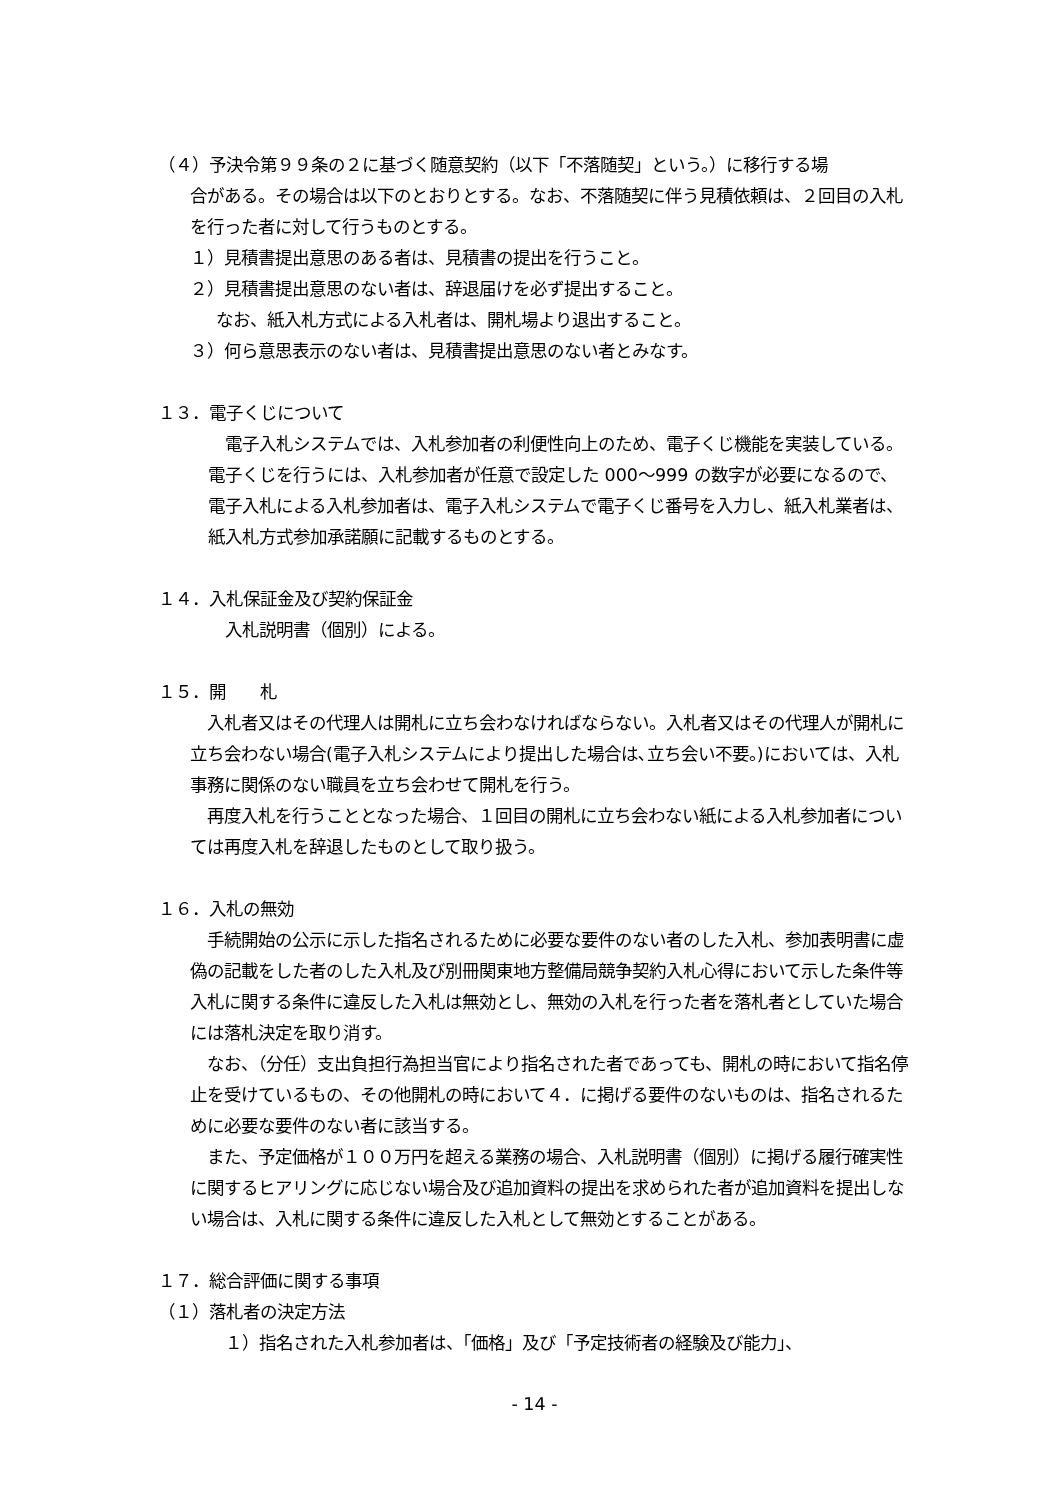（４）予決令第９９条の２に基づく随意契約（以下「不落随契」という。）に移行する場
合がある。その場合は以下のとおりとする。なお、不落随契に伴う見積依頼は、２回目の入札を行った者に対して行うものとする。
１）見積書提出意思のある者は、見積書の提出を行うこと。
２）見積書提出意思のない者は、辞退届けを必ず提出すること。
なお、紙入札方式による入札者は、開札場より退出すること。
３）何ら意思表示のない者は、見積書提出意思のない者とみなす。
１３．電子くじについて
　電子入札システムでは、入札参加者の利便性向上のため、電子くじ機能を実装している。電子くじを行うには、入札参加者が任意で設定した 000～999 の数字が必要になるので、電子入札による入札参加者は、電子入札システムで電子くじ番号を入力し、紙入札業者は、紙入札方式参加承諾願に記載するものとする。
１４．入札保証金及び契約保証金
　入札説明書（個別）による。
１５．開　　札
　入札者又はその代理人は開札に立ち会わなければならない。入札者又はその代理人が開札に立ち会わない場合(電子入札システムにより提出した場合は､立ち会い不要。)においては、入札事務に関係のない職員を立ち会わせて開札を行う。
　再度入札を行うこととなった場合、１回目の開札に立ち会わない紙による入札参加者については再度入札を辞退したものとして取り扱う。
１６．入札の無効
　手続開始の公示に示した指名されるために必要な要件のない者のした入札、参加表明書に虚偽の記載をした者のした入札及び別冊関東地方整備局競争契約入札心得において示した条件等入札に関する条件に違反した入札は無効とし、無効の入札を行った者を落札者としていた場合には落札決定を取り消す。
　なお、（分任）支出負担行為担当官により指名された者であっても、開札の時において指名停止を受けているもの、その他開札の時において４．に掲げる要件のないものは、指名されるために必要な要件のない者に該当する。
　また、予定価格が１００万円を超える業務の場合、入札説明書（個別）に掲げる履行確実性に関するヒアリングに応じない場合及び追加資料の提出を求められた者が追加資料を提出しない場合は、入札に関する条件に違反した入札として無効とすることがある。
１７．総合評価に関する事項
（１）落札者の決定方法
　１）指名された入札参加者は、「価格」及び「予定技術者の経験及び能力」、
- 14 -